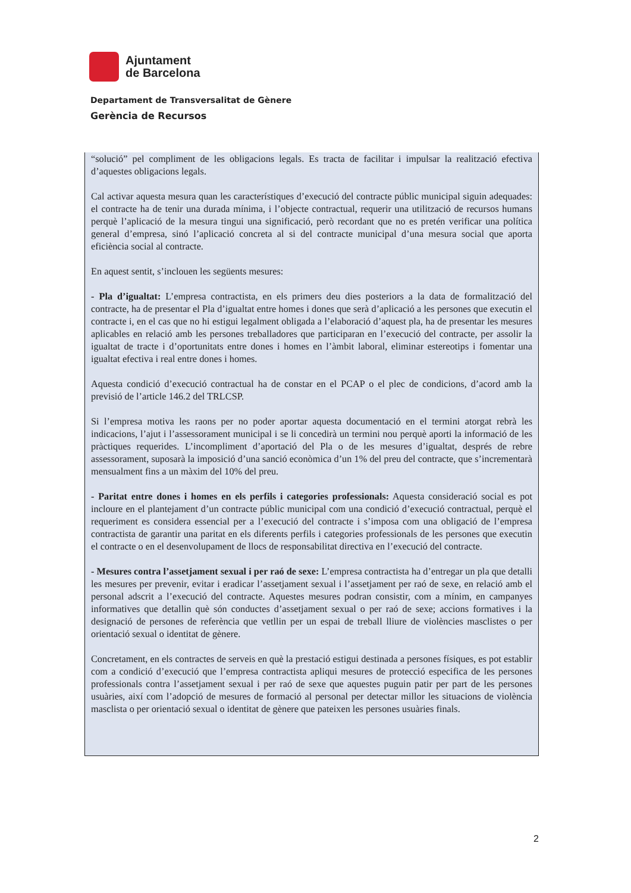Ajuntament
de Barcelona
Departament de Transversalitat de Gènere
Gerència de Recursos
“solució” pel compliment de les obligacions legals. Es tracta de facilitar i impulsar la realització efectiva d’aquestes obligacions legals.
Cal activar aquesta mesura quan les característiques d’execució del contracte públic municipal siguin adequades: el contracte ha de tenir una durada mínima, i l’objecte contractual, requerir una utilització de recursos humans perquè l’aplicació de la mesura tingui una significació, però recordant que no es pretén verificar una política general d’empresa, sinó l’aplicació concreta al si del contracte municipal d’una mesura social que aporta eficiència social al contracte.
En aquest sentit, s’inclouen les següents mesures:
- Pla d’igualtat: L’empresa contractista, en els primers deu dies posteriors a la data de formalització del contracte, ha de presentar el Pla d’igualtat entre homes i dones que serà d’aplicació a les persones que executin el contracte i, en el cas que no hi estigui legalment obligada a l’elaboració d’aquest pla, ha de presentar les mesures aplicables en relació amb les persones treballadores que participaran en l’execució del contracte, per assolir la igualtat de tracte i d’oportunitats entre dones i homes en l’àmbit laboral, eliminar estereotips i fomentar una igualtat efectiva i real entre dones i homes.
Aquesta condició d’execució contractual ha de constar en el PCAP o el plec de condicions, d’acord amb la previsió de l’article 146.2 del TRLCSP.
Si l’empresa motiva les raons per no poder aportar aquesta documentació en el termini atorgat rebrà les indicacions, l’ajut i l’assessorament municipal i se li concedirà un termini nou perquè aporti la informació de les pràctiques requerides. L’incompliment d’aportació del Pla o de les mesures d’igualtat, després de rebre assessorament, suposarà la imposició d’una sanció econòmica d’un 1% del preu del contracte, que s’incrementarà mensualment fins a un màxim del 10% del preu.
- Paritat entre dones i homes en els perfils i categories professionals: Aquesta consideració social es pot incloure en el plantejament d’un contracte públic municipal com una condició d’execució contractual, perquè el requeriment es considera essencial per a l’execució del contracte i s’imposa com una obligació de l’empresa contractista de garantir una paritat en els diferents perfils i categories professionals de les persones que executin el contracte o en el desenvolupament de llocs de responsabilitat directiva en l’execució del contracte.
- Mesures contra l’assetjament sexual i per raó de sexe: L’empresa contractista ha d’entregar un pla que detalli les mesures per prevenir, evitar i eradicar l’assetjament sexual i l’assetjament per raó de sexe, en relació amb el personal adscrit a l’execució del contracte. Aquestes mesures podran consistir, com a mínim, en campanyes informatives que detallin què són conductes d’assetjament sexual o per raó de sexe; accions formatives i la designació de persones de referència que vetllin per un espai de treball lliure de violències masclistes o per orientació sexual o identitat de gènere.
Concretament, en els contractes de serveis en què la prestació estigui destinada a persones físiques, es pot establir com a condició d’execució que l’empresa contractista apliqui mesures de protecció especifica de les persones professionals contra l’assetjament sexual i per raó de sexe que aquestes puguin patir per part de les persones usuàries, així com l’adopció de mesures de formació al personal per detectar millor les situacions de violència masclista o per orientació sexual o identitat de gènere que pateixen les persones usuàries finals.
2